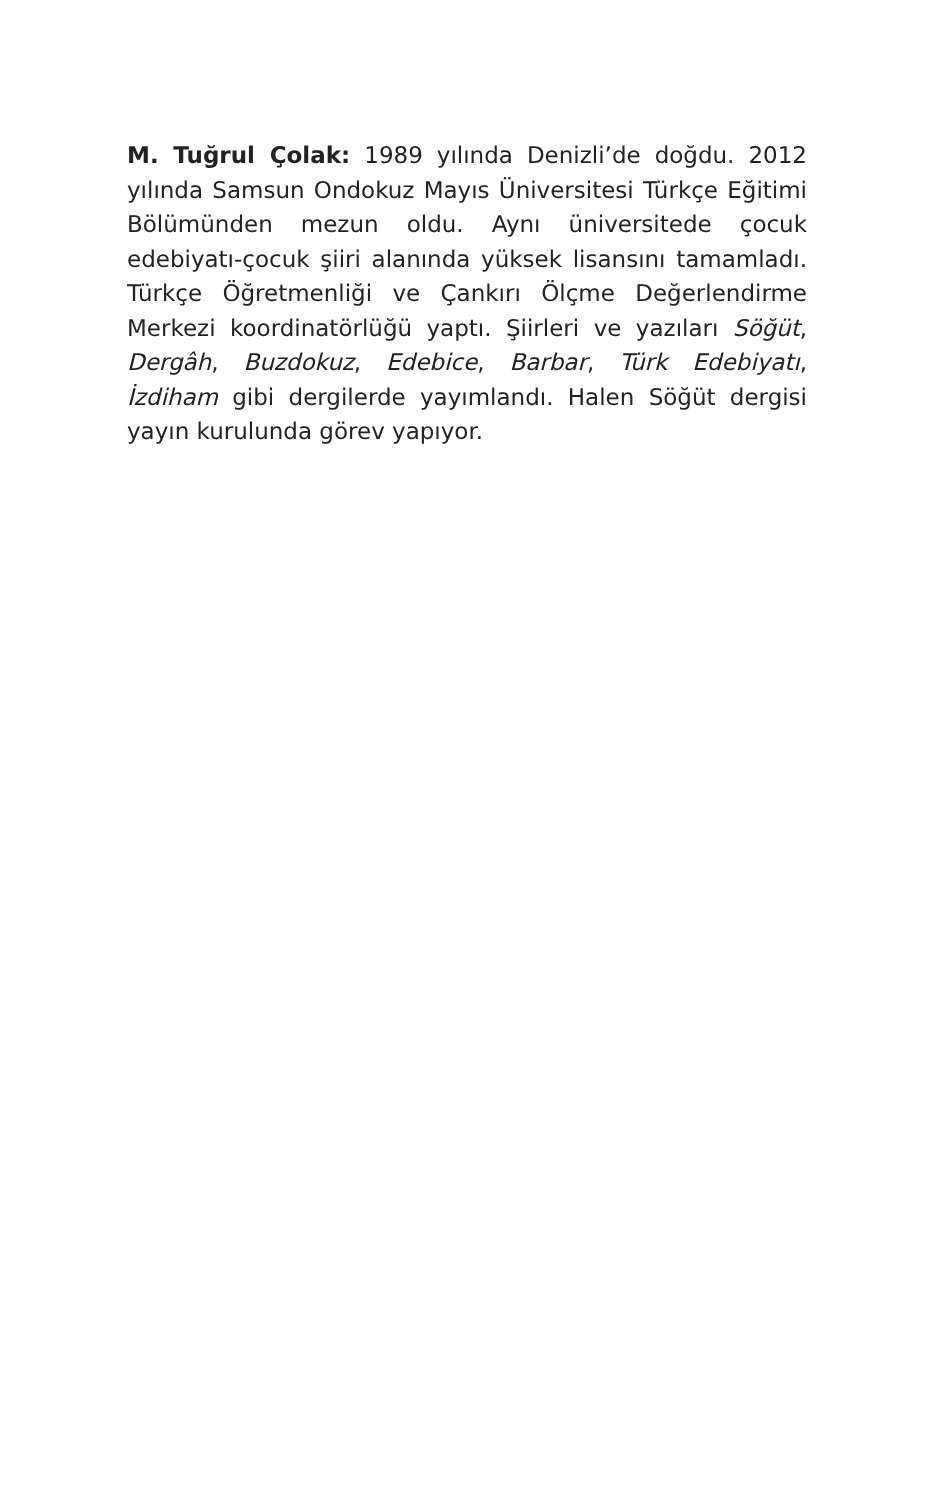M. Tuğrul Çolak: 1989 yılında Denizli’de doğdu. 2012 yılında Samsun Ondokuz Mayıs Üniversitesi Türkçe Eğitimi Bölümünden mezun oldu. Aynı üniversitede çocuk edebiyatı-çocuk şiiri alanında yüksek lisansını tamamladı. Türkçe Öğretmenliği ve Çankırı Ölçme Değerlendirme Merkezi koordinatörlüğü yaptı. Şiirleri ve yazıları Söğüt, Dergâh, Buzdokuz, Edebice, Barbar, Türk Edebiyatı, İzdiham gibi dergilerde yayımlandı. Halen Söğüt dergisi yayın kurulunda görev yapıyor.